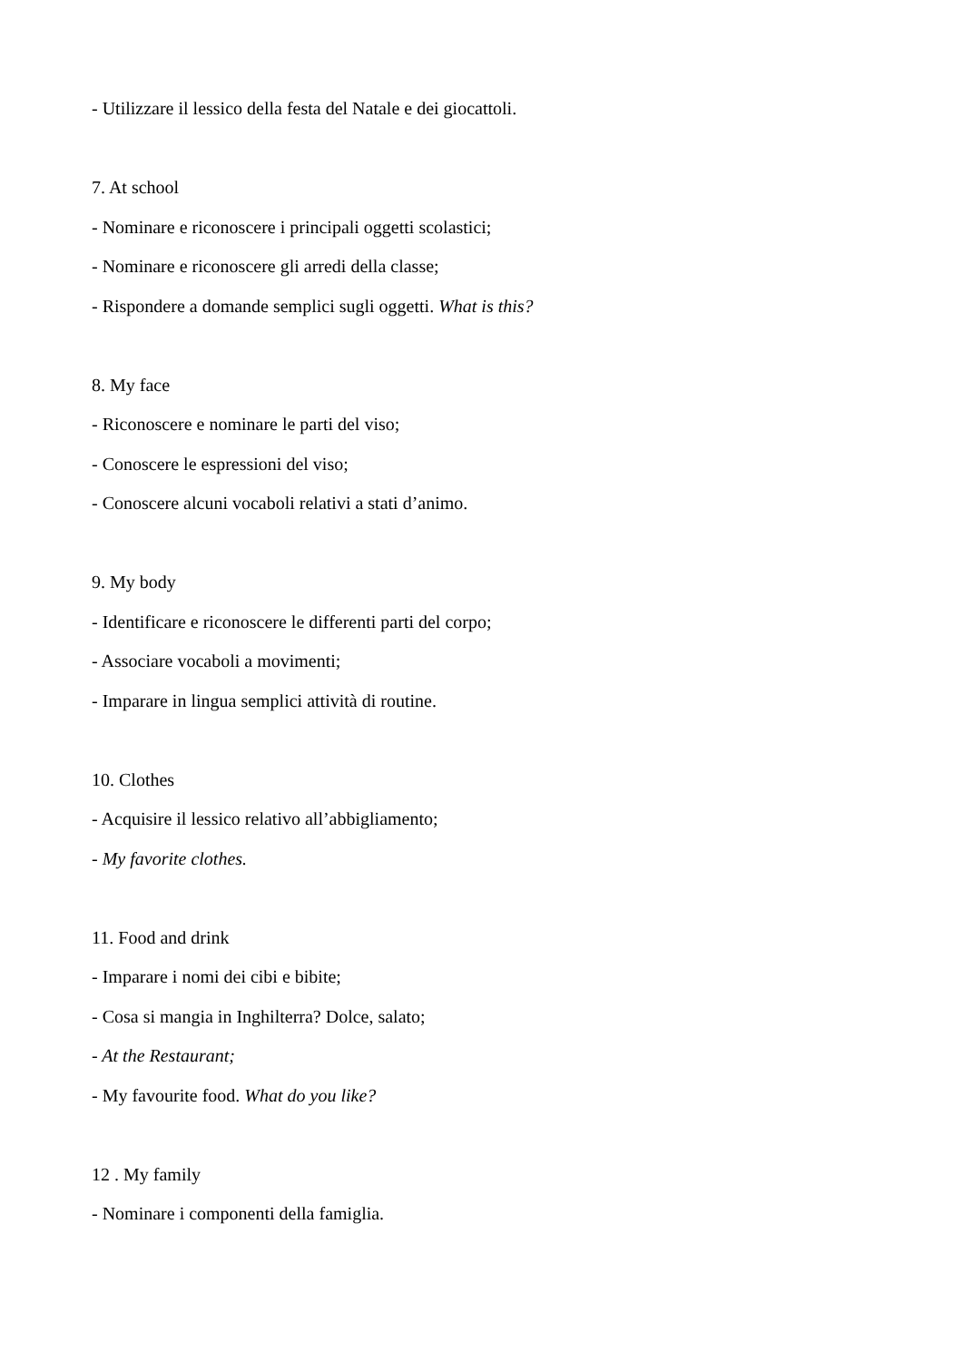- Utilizzare il lessico della festa del Natale e dei giocattoli.
7. At school
- Nominare e riconoscere i principali oggetti scolastici;
- Nominare e riconoscere gli arredi della classe;
- Rispondere a domande semplici sugli oggetti. What is this?
8. My face
- Riconoscere e nominare le parti del viso;
- Conoscere le espressioni del viso;
- Conoscere alcuni vocaboli relativi a stati d’animo.
9. My body
- Identificare e riconoscere le differenti parti del corpo;
- Associare vocaboli a movimenti;
- Imparare in lingua semplici attività di routine.
10. Clothes
- Acquisire il lessico relativo all’abbigliamento;
- My favorite clothes.
11. Food and drink
- Imparare i nomi dei cibi e bibite;
- Cosa si mangia in Inghilterra? Dolce, salato;
- At the Restaurant;
- My favourite food. What do you like?
12 . My family
- Nominare i componenti della famiglia.